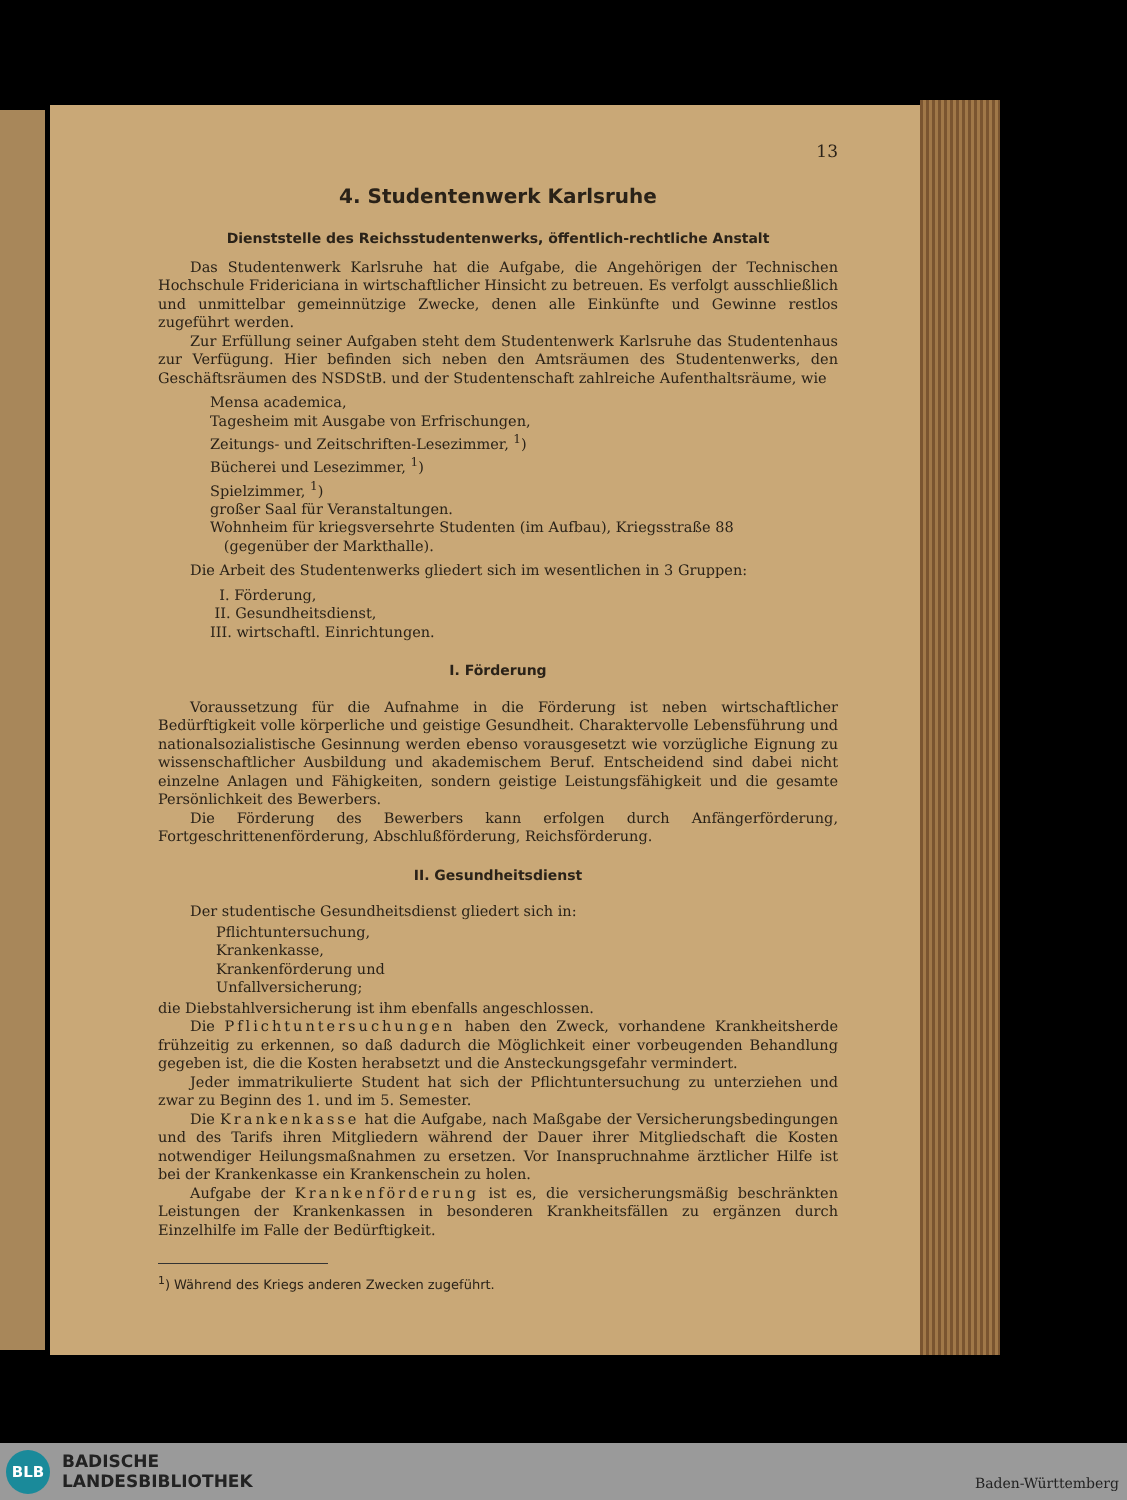13
4. Studentenwerk Karlsruhe
Dienststelle des Reichsstudentenwerks, öffentlich-rechtliche Anstalt
Das Studentenwerk Karlsruhe hat die Aufgabe, die Angehörigen der Technischen Hochschule Fridericiana in wirtschaftlicher Hinsicht zu betreuen. Es verfolgt ausschließlich und unmittelbar gemeinnützige Zwecke, denen alle Einkünfte und Gewinne restlos zugeführt werden.
Zur Erfüllung seiner Aufgaben steht dem Studentenwerk Karlsruhe das Studentenhaus zur Verfügung. Hier befinden sich neben den Amtsräumen des Studentenwerks, den Geschäftsräumen des NSDStB. und der Studentenschaft zahlreiche Aufenthaltsräume, wie
Mensa academica,
Tagesheim mit Ausgabe von Erfrischungen,
Zeitungs- und Zeitschriften-Lesezimmer, <sup>1</sup>)
Bücherei und Lesezimmer, <sup>1</sup>)
Spielzimmer, <sup>1</sup>)
großer Saal für Veranstaltungen.
Wohnheim für kriegsversehrte Studenten (im Aufbau), Kriegsstraße 88
(gegenüber der Markthalle).
Die Arbeit des Studentenwerks gliedert sich im wesentlichen in 3 Gruppen:
I. Förderung,
II. Gesundheitsdienst,
III. wirtschaftl. Einrichtungen.
I. Förderung
Voraussetzung für die Aufnahme in die Förderung ist neben wirtschaftlicher Bedürftigkeit volle körperliche und geistige Gesundheit. Charaktervolle Lebensführung und nationalsozialistische Gesinnung werden ebenso vorausgesetzt wie vorzügliche Eignung zu wissenschaftlicher Ausbildung und akademischem Beruf. Entscheidend sind dabei nicht einzelne Anlagen und Fähigkeiten, sondern geistige Leistungsfähigkeit und die gesamte Persönlichkeit des Bewerbers.
Die Förderung des Bewerbers kann erfolgen durch Anfängerförderung, Fortgeschrittenenförderung, Abschlußförderung, Reichsförderung.
II. Gesundheitsdienst
Der studentische Gesundheitsdienst gliedert sich in:
Pflichtuntersuchung,
Krankenkasse,
Krankenförderung und
Unfallversicherung;
die Diebstahlversicherung ist ihm ebenfalls angeschlossen.
Die Pflichtuntersuchungen haben den Zweck, vorhandene Krankheitsherde frühzeitig zu erkennen, so daß dadurch die Möglichkeit einer vorbeugenden Behandlung gegeben ist, die die Kosten herabsetzt und die Ansteckungsgefahr vermindert.
Jeder immatrikulierte Student hat sich der Pflichtuntersuchung zu unterziehen und zwar zu Beginn des 1. und im 5. Semester.
Die Krankenkasse hat die Aufgabe, nach Maßgabe der Versicherungsbedingungen und des Tarifs ihren Mitgliedern während der Dauer ihrer Mitgliedschaft die Kosten notwendiger Heilungsmaßnahmen zu ersetzen. Vor Inanspruchnahme ärztlicher Hilfe ist bei der Krankenkasse ein Krankenschein zu holen.
Aufgabe der Krankenförderung ist es, die versicherungsmäßig beschränkten Leistungen der Krankenkassen in besonderen Krankheitsfällen zu ergänzen durch Einzelhilfe im Falle der Bedürftigkeit.
<sup>1</sup>) Während des Kriegs anderen Zwecken zugeführt.
BLB
BADISCHE
LANDESBIBLIOTHEK
Baden-Württemberg